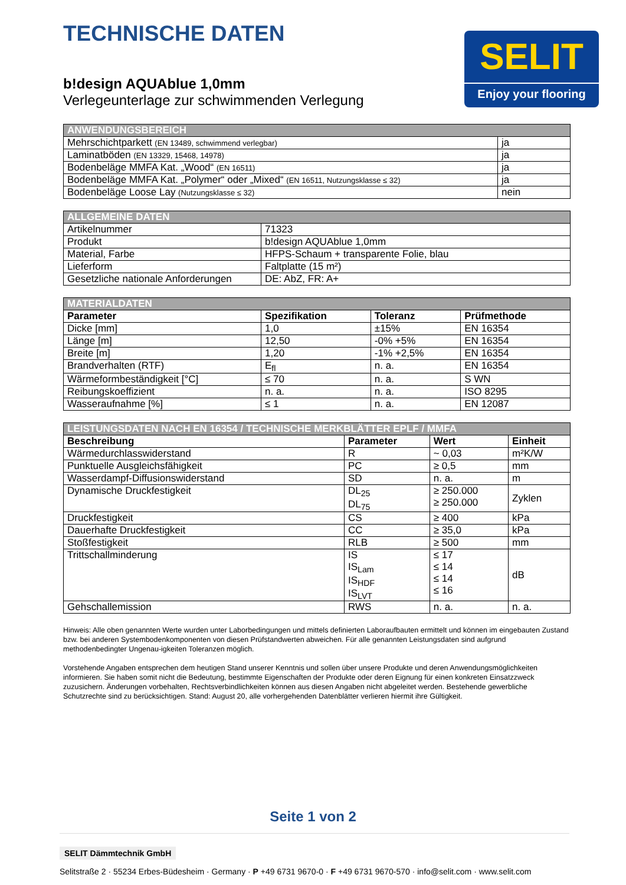TECHNISCHE DATEN
b!design AQUAblue 1,0mm
Verlegeunterlage zur schwimmenden Verlegung
SELIT
Enjoy your flooring
| ANWENDUNGSBEREICH | |
| --- | --- |
| Mehrschichtparkett (EN 13489, schwimmend verlegbar) | ja |
| Laminatböden (EN 13329, 15468, 14978) | ja |
| Bodenbeläge MMFA Kat. „Wood“ (EN 16511) | ja |
| Bodenbeläge MMFA Kat. „Polymer“ oder „Mixed“ (EN 16511, Nutzungsklasse ≤ 32) | ja |
| Bodenbeläge Loose Lay (Nutzungsklasse ≤ 32) | nein |
| ALLGEMEINE DATEN | |
| --- | --- |
| Artikelnummer | 71323 |
| Produkt | b!design AQUAblue 1,0mm |
| Material, Farbe | HFPS-Schaum + transparente Folie, blau |
| Lieferform | Faltplatte (15 m²) |
| Gesetzliche nationale Anforderungen | DE: AbZ, FR: A+ |
| MATERIALDATEN | | | |
| --- | --- | --- | --- |
| Parameter | Spezifikation | Toleranz | Prüfmethode |
| Dicke [mm] | 1,0 | ±15% | EN 16354 |
| Länge [m] | 12,50 | -0% +5% | EN 16354 |
| Breite [m] | 1,20 | -1% +2,5% | EN 16354 |
| Brandverhalten (RTF) | E<sub>fl</sub> | n. a. | EN 16354 |
| Wärmeformbeständigkeit [°C] | ≤ 70 | n. a. | S WN |
| Reibungskoeffizient | n. a. | n. a. | ISO 8295 |
| Wasseraufnahme [%] | ≤ 1 | n. a. | EN 12087 |
| LEISTUNGSDATEN NACH EN 16354 / TECHNISCHE MERKBLÄTTER EPLF / MMFA | | | |
| --- | --- | --- | --- |
| Beschreibung | Parameter | Wert | Einheit |
| Wärmedurchlasswiderstand | R | ~ 0,03 | m²K/W |
| Punktuelle Ausgleichsfähigkeit | PC | ≥ 0,5 | mm |
| Wasserdampf-Diffusionswiderstand | SD | n. a. | m |
| Dynamische Druckfestigkeit | DL<sub>25</sub> DL<sub>75</sub> | ≥ 250.000 ≥ 250.000 | Zyklen |
| Druckfestigkeit | CS | ≥ 400 | kPa |
| Dauerhafte Druckfestigkeit | CC | ≥ 35,0 | kPa |
| Stoßfestigkeit | RLB | ≥ 500 | mm |
| Trittschallminderung | IS IS<sub>Lam</sub> IS<sub>HDF</sub> IS<sub>LVT</sub> | ≤ 17 ≤ 14 ≤ 14 ≤ 16 | dB |
| Gehschallemission | RWS | n. a. | n. a. |
Hinweis: Alle oben genannten Werte wurden unter Laborbedingungen und mittels definierten Laboraufbauten ermittelt und können im eingebauten Zustand bzw. bei anderen Systembodenkomponenten von diesen Prüfstandwerten abweichen. Für alle genannten Leistungsdaten sind aufgrund methodenbedingter Ungenau-igkeiten Toleranzen möglich.
Vorstehende Angaben entsprechen dem heutigen Stand unserer Kenntnis und sollen über unsere Produkte und deren Anwendungsmöglichkeiten informieren. Sie haben somit nicht die Bedeutung, bestimmte Eigenschaften der Produkte oder deren Eignung für einen konkreten Einsatzzweck zuzusichern. Änderungen vorbehalten, Rechtsverbindlichkeiten können aus diesen Angaben nicht abgeleitet werden. Bestehende gewerbliche Schutzrechte sind zu berücksichtigen. Stand: August 20, alle vorhergehenden Datenblätter verlieren hiermit ihre Gültigkeit.
Seite 1 von 2
SELIT Dämmtechnik GmbH
Selitstraße 2 · 55234 Erbes-Büdesheim · Germany · P +49 6731 9670-0 · F +49 6731 9670-570 · info@selit.com · www.selit.com